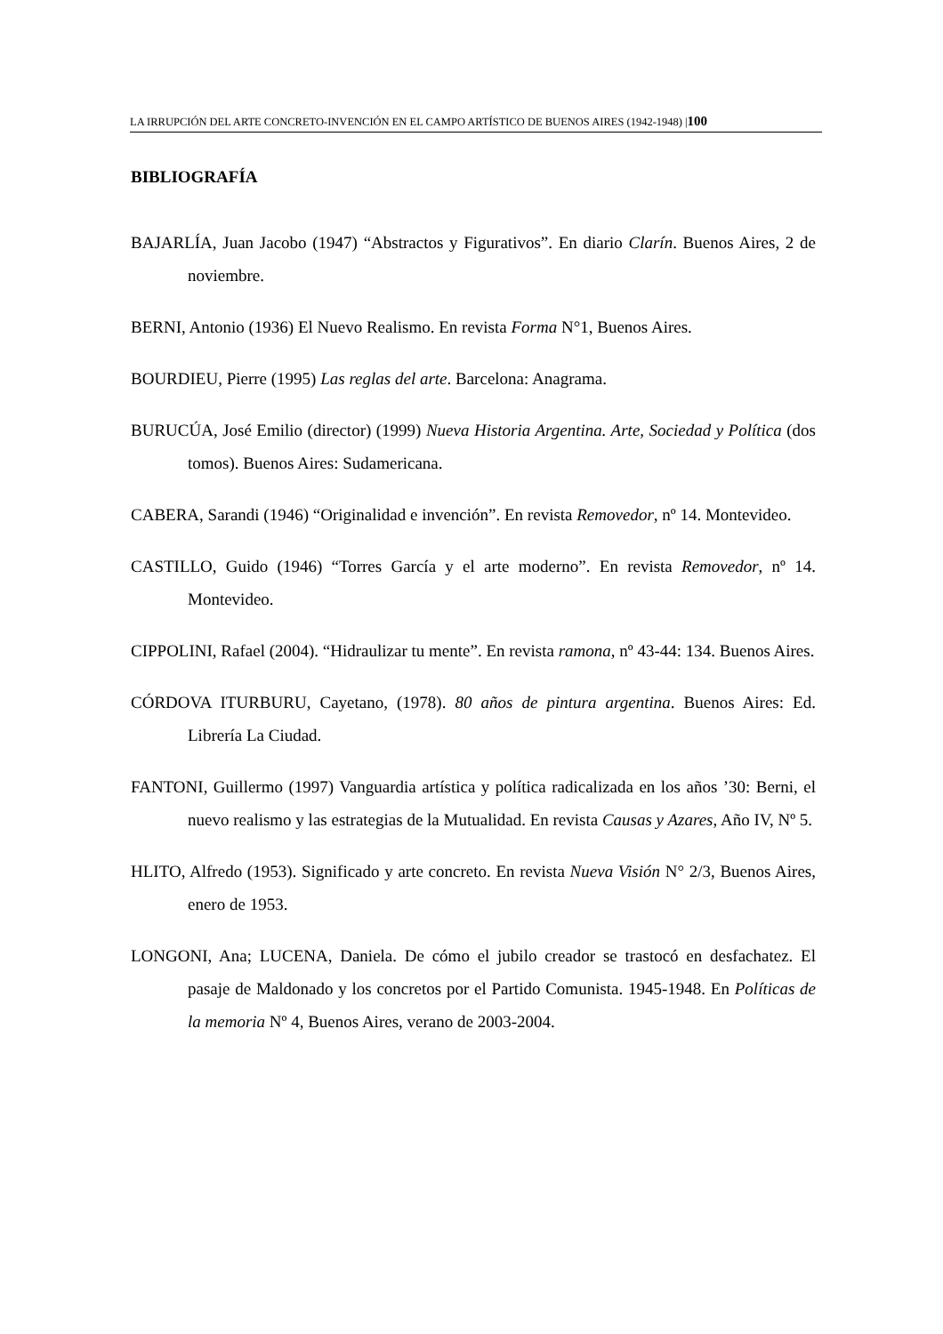LA IRRUPCIÓN DEL ARTE CONCRETO-INVENCIÓN EN EL CAMPO ARTÍSTICO DE BUENOS AIRES (1942-1948) |100
BIBLIOGRAFÍA
BAJARLÍA, Juan Jacobo (1947) “Abstractos y Figurativos”. En diario Clarín. Buenos Aires, 2 de noviembre.
BERNI, Antonio (1936) El Nuevo Realismo. En revista Forma N°1, Buenos Aires.
BOURDIEU, Pierre (1995) Las reglas del arte. Barcelona: Anagrama.
BURUCÚA, José Emilio (director) (1999) Nueva Historia Argentina. Arte, Sociedad y Política (dos tomos). Buenos Aires: Sudamericana.
CABERA, Sarandi (1946) “Originalidad e invención”. En revista Removedor, nº 14. Montevideo.
CASTILLO, Guido (1946) “Torres García y el arte moderno”. En revista Removedor, nº 14. Montevideo.
CIPPOLINI, Rafael (2004). “Hidraulizar tu mente”. En revista ramona, nº 43-44: 134. Buenos Aires.
CÓRDOVA ITURBURU, Cayetano, (1978). 80 años de pintura argentina. Buenos Aires: Ed. Librería La Ciudad.
FANTONI, Guillermo (1997) Vanguardia artística y política radicalizada en los años ’30: Berni, el nuevo realismo y las estrategias de la Mutualidad. En revista Causas y Azares, Año IV, Nº 5.
HLITO, Alfredo (1953). Significado y arte concreto. En revista Nueva Visión N° 2/3, Buenos Aires, enero de 1953.
LONGONI, Ana; LUCENA, Daniela. De cómo el jubilo creador se trastocó en desfachatez. El pasaje de Maldonado y los concretos por el Partido Comunista. 1945-1948. En Políticas de la memoria Nº 4, Buenos Aires, verano de 2003-2004.